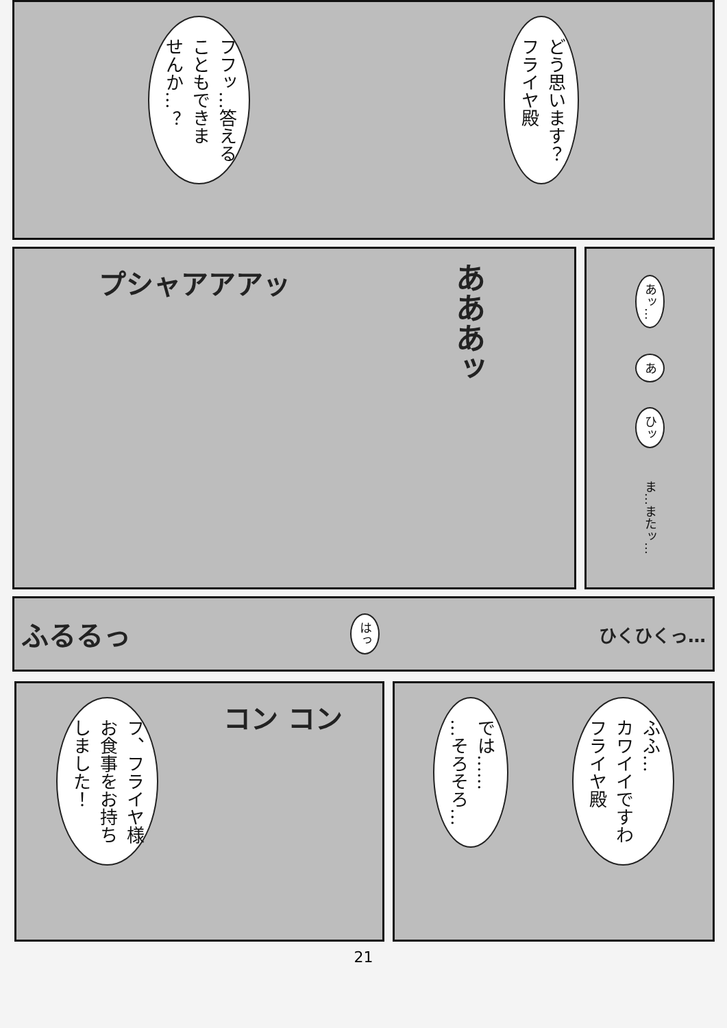どう思います？
フライヤ殿
フフッ…答える
こともできま
せんか…？
あッ…
あ
ひッ
ま…またッ…
あああッ
プシャアアアッ
ふるるっ はっ ひくひくっ…
ふふ…
カワイイですわ
フライヤ殿
では……
…そろそろ…
コン コン
フ、フライヤ様
お食事をお持ち
しました！
21